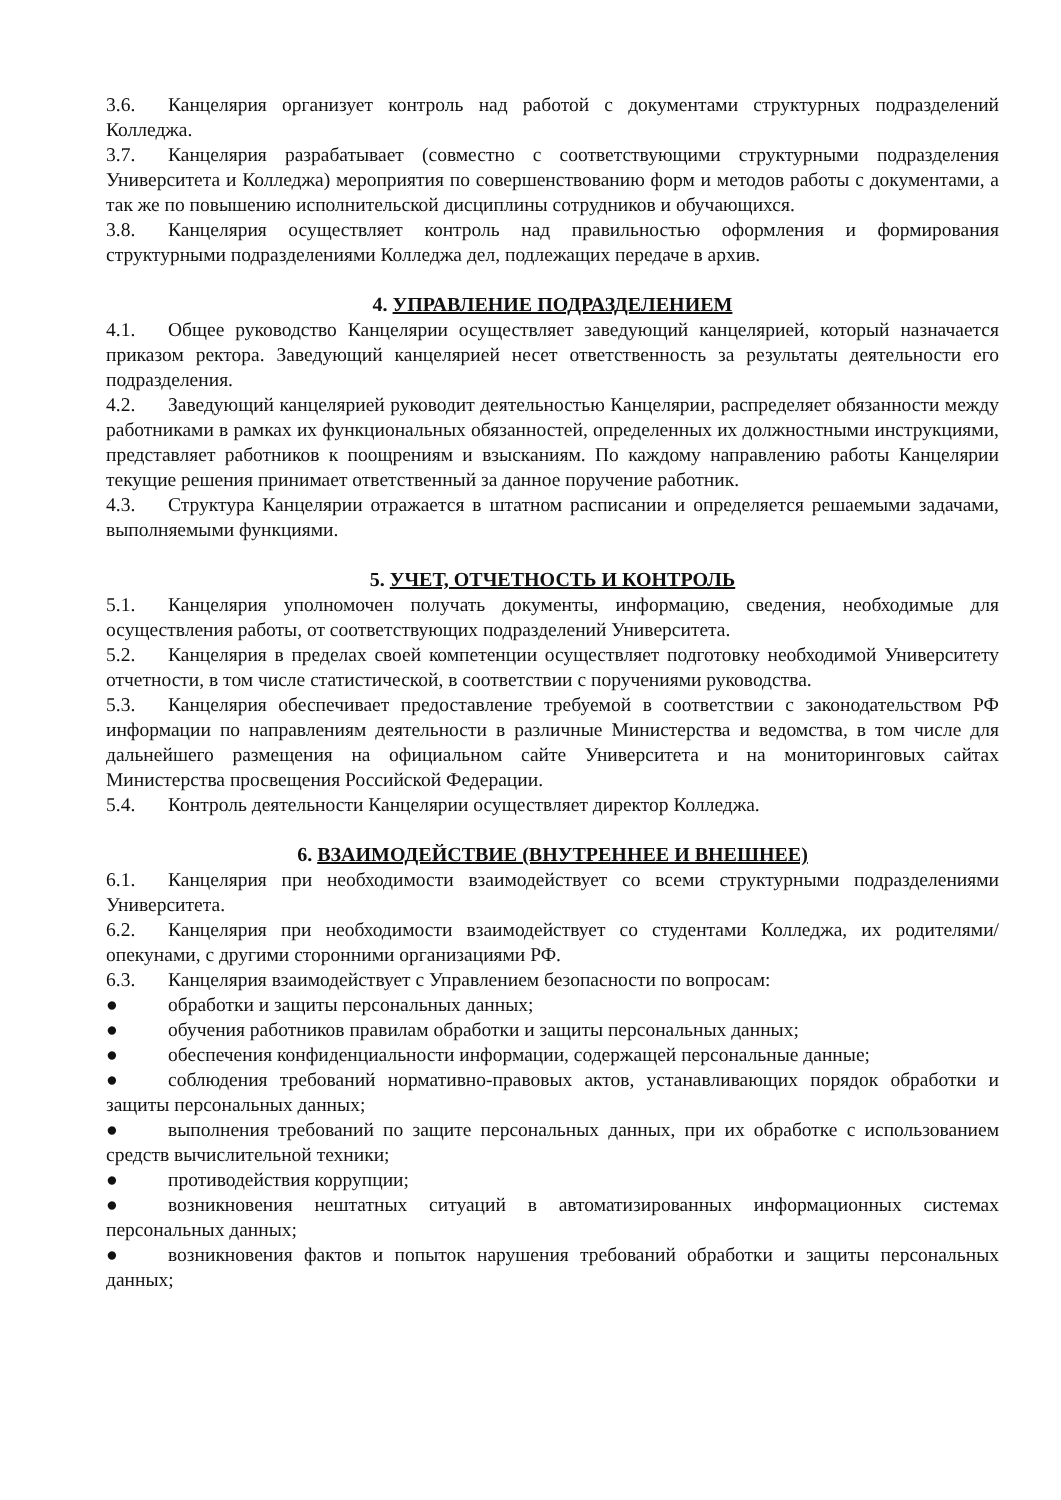3.6. Канцелярия организует контроль над работой с документами структурных подразделений Колледжа.
3.7. Канцелярия разрабатывает (совместно с соответствующими структурными подразделения Университета и Колледжа) мероприятия по совершенствованию форм и методов работы с документами, а так же по повышению исполнительской дисциплины сотрудников и обучающихся.
3.8. Канцелярия осуществляет контроль над правильностью оформления и формирования структурными подразделениями Колледжа дел, подлежащих передаче в архив.
4. УПРАВЛЕНИЕ ПОДРАЗДЕЛЕНИЕМ
4.1. Общее руководство Канцелярии осуществляет заведующий канцелярией, который назначается приказом ректора. Заведующий канцелярией несет ответственность за результаты деятельности его подразделения.
4.2. Заведующий канцелярией руководит деятельностью Канцелярии, распределяет обязанности между работниками в рамках их функциональных обязанностей, определенных их должностными инструкциями, представляет работников к поощрениям и взысканиям. По каждому направлению работы Канцелярии текущие решения принимает ответственный за данное поручение работник.
4.3. Структура Канцелярии отражается в штатном расписании и определяется решаемыми задачами, выполняемыми функциями.
5. УЧЕТ, ОТЧЕТНОСТЬ И КОНТРОЛЬ
5.1. Канцелярия уполномочен получать документы, информацию, сведения, необходимые для осуществления работы, от соответствующих подразделений Университета.
5.2. Канцелярия в пределах своей компетенции осуществляет подготовку необходимой Университету отчетности, в том числе статистической, в соответствии с поручениями руководства.
5.3. Канцелярия обеспечивает предоставление требуемой в соответствии с законодательством РФ информации по направлениям деятельности в различные Министерства и ведомства, в том числе для дальнейшего размещения на официальном сайте Университета и на мониторинговых сайтах Министерства просвещения Российской Федерации.
5.4. Контроль деятельности Канцелярии осуществляет директор Колледжа.
6. ВЗАИМОДЕЙСТВИЕ (ВНУТРЕННЕЕ И ВНЕШНЕЕ)
6.1. Канцелярия при необходимости взаимодействует со всеми структурными подразделениями Университета.
6.2. Канцелярия при необходимости взаимодействует со студентами Колледжа, их родителями/опекунами, с другими сторонними организациями РФ.
6.3. Канцелярия взаимодействует с Управлением безопасности по вопросам:
● обработки и защиты персональных данных;
● обучения работников правилам обработки и защиты персональных данных;
● обеспечения конфиденциальности информации, содержащей персональные данные;
● соблюдения требований нормативно-правовых актов, устанавливающих порядок обработки и защиты персональных данных;
● выполнения требований по защите персональных данных, при их обработке с использованием средств вычислительной техники;
● противодействия коррупции;
● возникновения нештатных ситуаций в автоматизированных информационных системах персональных данных;
● возникновения фактов и попыток нарушения требований обработки и защиты персональных данных;